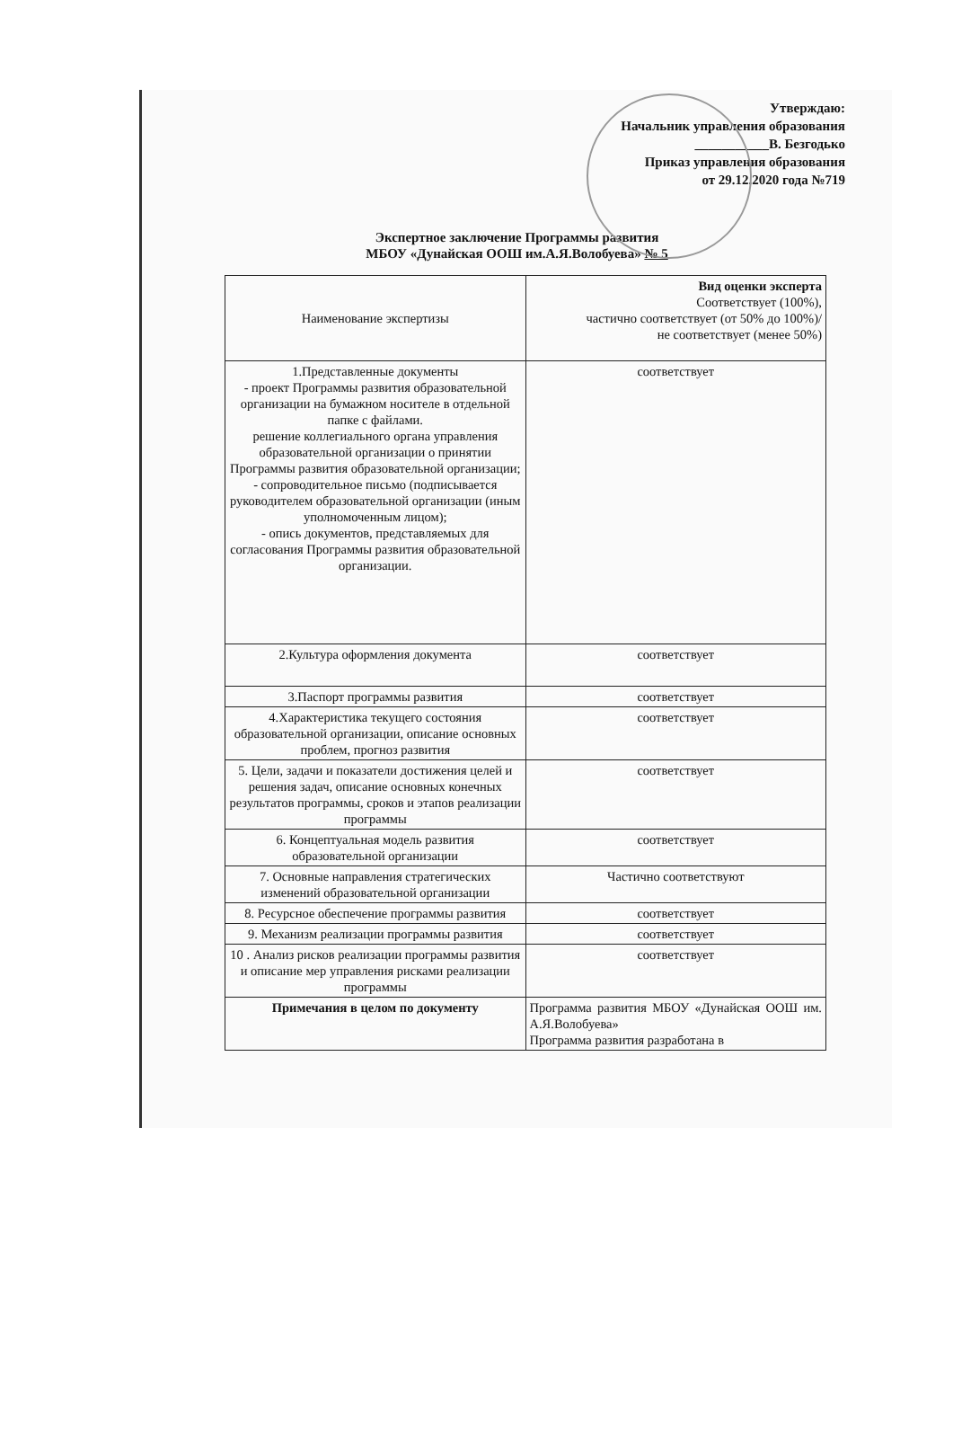Утверждаю:
Начальник управления образования
___________В. Безгодько
Приказ управления образования
от 29.12.2020 года №719
Экспертное заключение Программы развития
МБОУ «Дунайская ООШ им.А.Я.Волобуева» № 5
| Наименование экспертизы | Вид оценки эксперта Соответствует (100%), частично соответствует (от 50% до 100%)/ не соответствует (менее 50%) |
| --- | --- |
| 1.Представленные документы - проект Программы развития образовательной организации на бумажном носителе в отдельной папке с файлами. решение коллегиального органа управления образовательной организации о принятии Программы развития образовательной организации; - сопроводительное письмо (подписывается руководителем образовательной организации (иным уполномоченным лицом); - опись документов, представляемых для согласования Программы развития образовательной организации. | соответствует |
| 2.Культура оформления документа | соответствует |
| 3.Паспорт программы развития | соответствует |
| 4.Характеристика текущего состояния образовательной организации, описание основных проблем, прогноз развития | соответствует |
| 5. Цели, задачи и показатели достижения целей и решения задач, описание основных конечных результатов программы, сроков и этапов реализации программы | соответствует |
| 6. Концептуальная модель развития образовательной организации | соответствует |
| 7. Основные направления стратегических изменений образовательной организации | Частично соответствуют |
| 8. Ресурсное обеспечение программы развития | соответствует |
| 9. Механизм реализации программы развития | соответствует |
| 10 . Анализ рисков реализации программы развития и описание мер управления рисками реализации программы | соответствует |
| Примечания в целом по документу | Программа развития МБОУ «Дунайская ООШ им. А.Я.Волобуева» Программа развития разработана в |